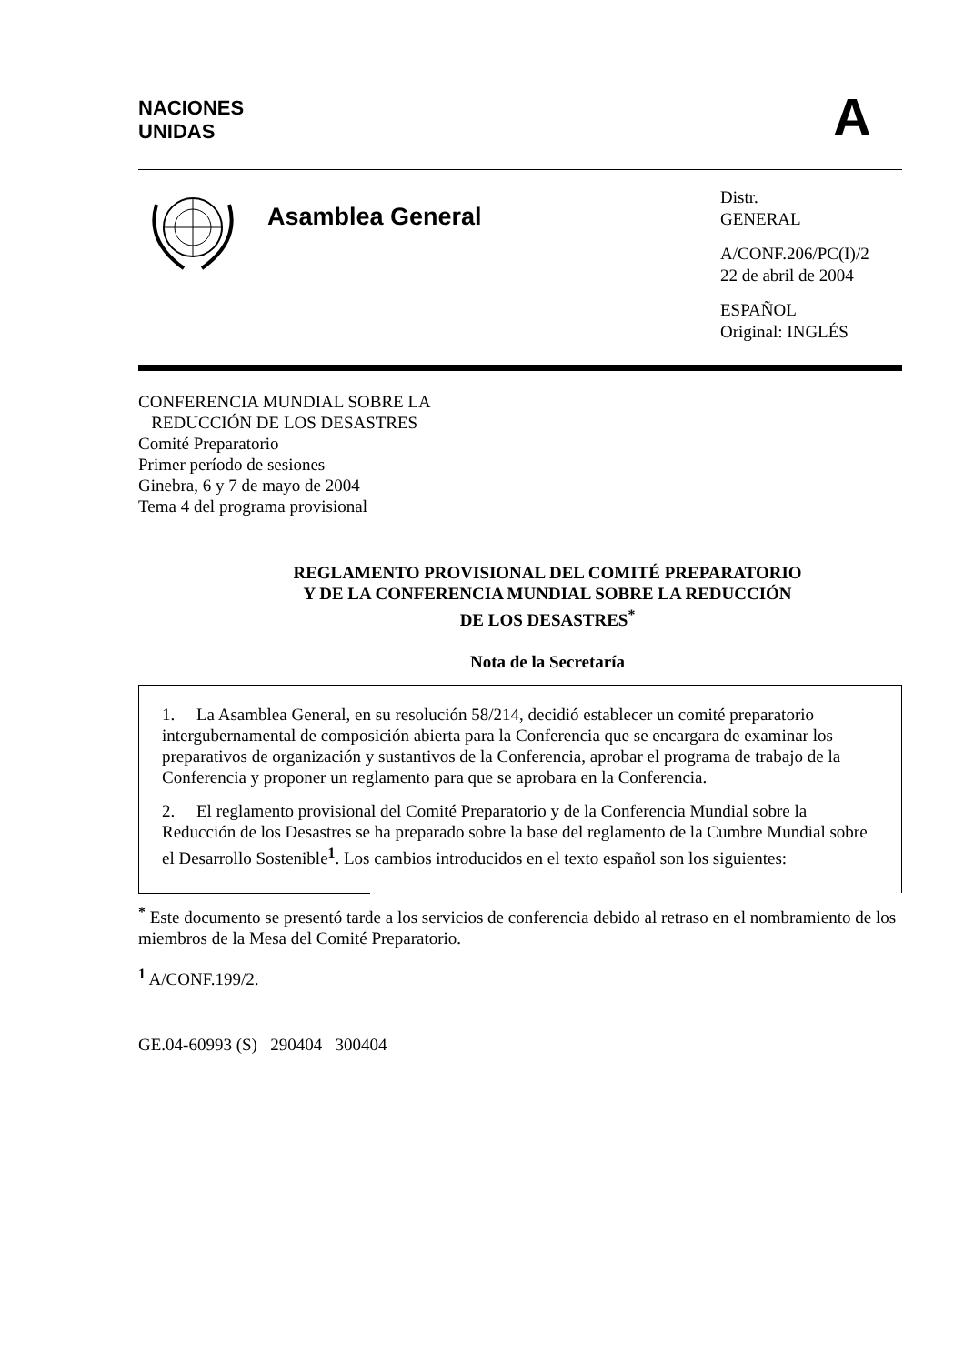NACIONES
UNIDAS
A
Asamblea General
Distr.
GENERAL
A/CONF.206/PC(I)/2
22 de abril de 2004
ESPAÑOL
Original: INGLÉS
CONFERENCIA MUNDIAL SOBRE LA
REDUCCIÓN DE LOS DESASTRES
Comité Preparatorio
Primer período de sesiones
Ginebra, 6 y 7 de mayo de 2004
Tema 4 del programa provisional
REGLAMENTO PROVISIONAL DEL COMITÉ PREPARATORIO
Y DE LA CONFERENCIA MUNDIAL SOBRE LA REDUCCIÓN
DE LOS DESASTRES<sup>*</sup>
Nota de la Secretaría
1. La Asamblea General, en su resolución 58/214, decidió establecer un comité preparatorio intergubernamental de composición abierta para la Conferencia que se encargara de examinar los preparativos de organización y sustantivos de la Conferencia, aprobar el programa de trabajo de la Conferencia y proponer un reglamento para que se aprobara en la Conferencia.
2. El reglamento provisional del Comité Preparatorio y de la Conferencia Mundial sobre la Reducción de los Desastres se ha preparado sobre la base del reglamento de la Cumbre Mundial sobre el Desarrollo Sostenible<sup>1</sup>. Los cambios introducidos en el texto español son los siguientes:
<sup>*</sup> Este documento se presentó tarde a los servicios de conferencia debido al retraso en el nombramiento de los miembros de la Mesa del Comité Preparatorio.
<sup>1</sup> A/CONF.199/2.
GE.04-60993 (S) 290404 300404